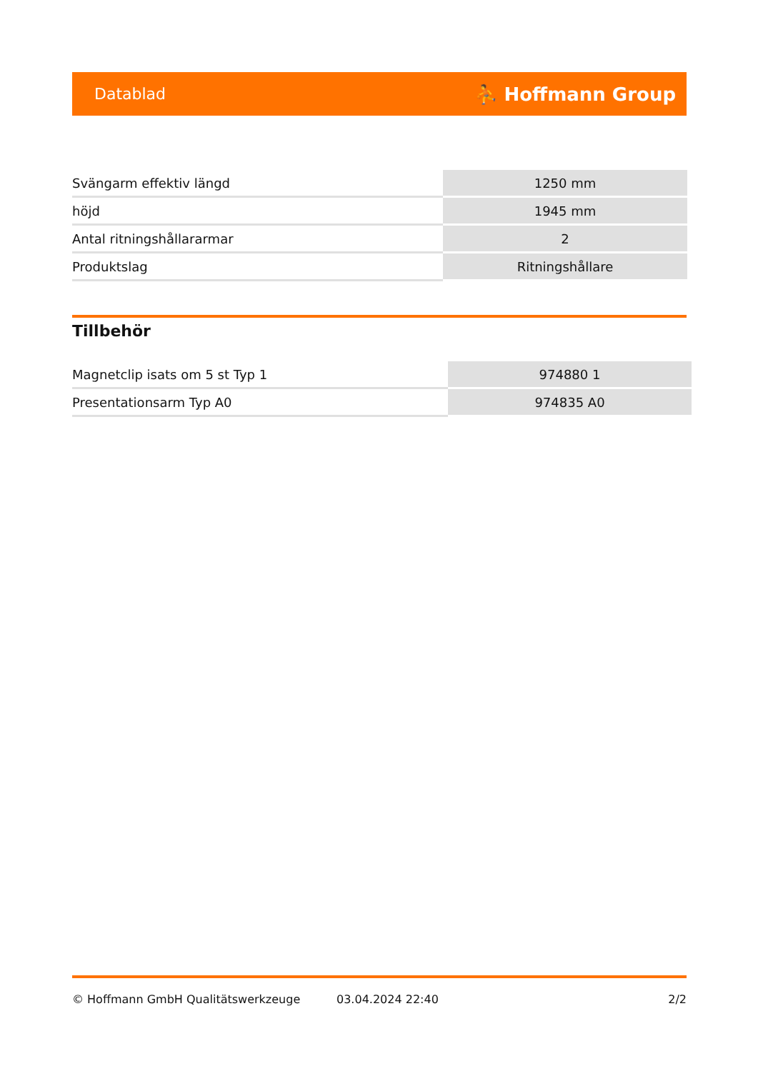Datablad ⛹ Hoffmann Group
| Svängarm effektiv längd | 1250 mm |
| höjd | 1945 mm |
| Antal ritningshållararmar | 2 |
| Produktslag | Ritningshållare |
Tillbehör
| Magnetclip isats om 5 st Typ 1 | 974880 1 |
| Presentationsarm Typ A0 | 974835 A0 |
© Hoffmann GmbH Qualitätswerkzeuge 03.04.2024 22:40 2/2